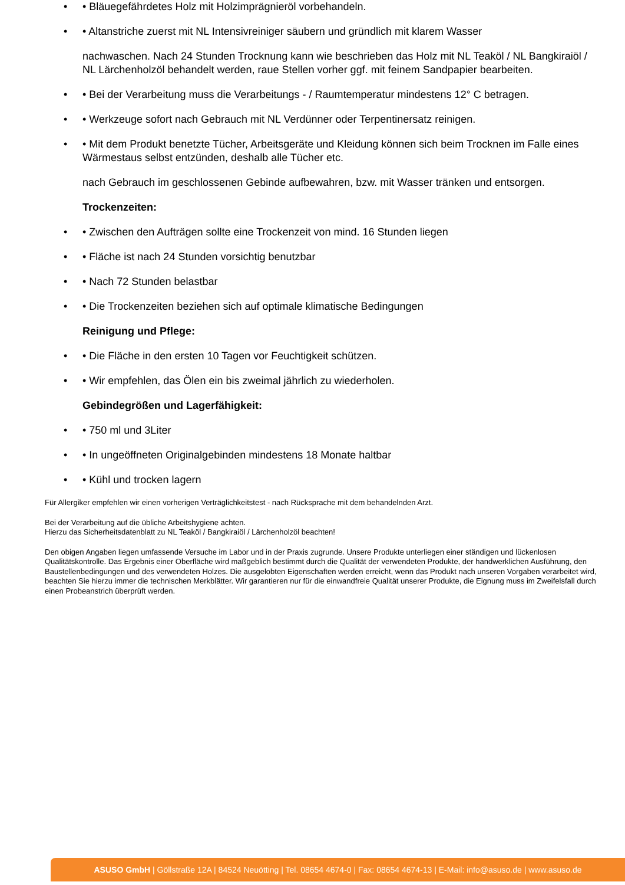• • Bläuegefährdetes Holz mit Holzimprägnieröl vorbehandeln.
• • Altanstriche zuerst mit NL Intensivreiniger säubern und gründlich mit klarem Wasser
nachwaschen. Nach 24 Stunden Trocknung kann wie beschrieben das Holz mit NL Teaköl / NL Bangkiraiöl / NL Lärchenholzöl behandelt werden, raue Stellen vorher ggf. mit feinem Sandpapier bearbeiten.
• • Bei der Verarbeitung muss die Verarbeitungs - / Raumtemperatur mindestens 12° C betragen.
• • Werkzeuge sofort nach Gebrauch mit NL Verdünner oder Terpentinersatz reinigen.
• • Mit dem Produkt benetzte Tücher, Arbeitsgeräte und Kleidung können sich beim Trocknen im Falle eines Wärmestaus selbst entzünden, deshalb alle Tücher etc.
nach Gebrauch im geschlossenen Gebinde aufbewahren, bzw. mit Wasser tränken und entsorgen.
Trockenzeiten:
• • Zwischen den Aufträgen sollte eine Trockenzeit von mind. 16 Stunden liegen
• • Fläche ist nach 24 Stunden vorsichtig benutzbar
• • Nach 72 Stunden belastbar
• • Die Trockenzeiten beziehen sich auf optimale klimatische Bedingungen
Reinigung und Pflege:
• • Die Fläche in den ersten 10 Tagen vor Feuchtigkeit schützen.
• • Wir empfehlen, das Ölen ein bis zweimal jährlich zu wiederholen.
Gebindegrößen und Lagerfähigkeit:
• • 750 ml und 3Liter
• • In ungeöffneten Originalgebinden mindestens 18 Monate haltbar
• • Kühl und trocken lagern
Für Allergiker empfehlen wir einen vorherigen Verträglichkeitstest - nach Rücksprache mit dem behandelnden Arzt.
Bei der Verarbeitung auf die übliche Arbeitshygiene achten.
Hierzu das Sicherheitsdatenblatt zu NL Teaköl / Bangkiraiöl / Lärchenholzöl beachten!
Den obigen Angaben liegen umfassende Versuche im Labor und in der Praxis zugrunde. Unsere Produkte unterliegen einer ständigen und lückenlosen Qualitätskontrolle. Das Ergebnis einer Oberfläche wird maßgeblich bestimmt durch die Qualität der verwendeten Produkte, der handwerklichen Ausführung, den Baustellenbedingungen und des verwendeten Holzes. Die ausgelobten Eigenschaften werden erreicht, wenn das Produkt nach unseren Vorgaben verarbeitet wird, beachten Sie hierzu immer die technischen Merkblätter. Wir garantieren nur für die einwandfreie Qualität unserer Produkte, die Eignung muss im Zweifelsfall durch einen Probeanstrich überprüft werden.
ASUSO GmbH | Göllstraße 12A | 84524 Neuötting | Tel. 08654 4674-0 | Fax: 08654 4674-13 | E-Mail: info@asuso.de | www.asuso.de